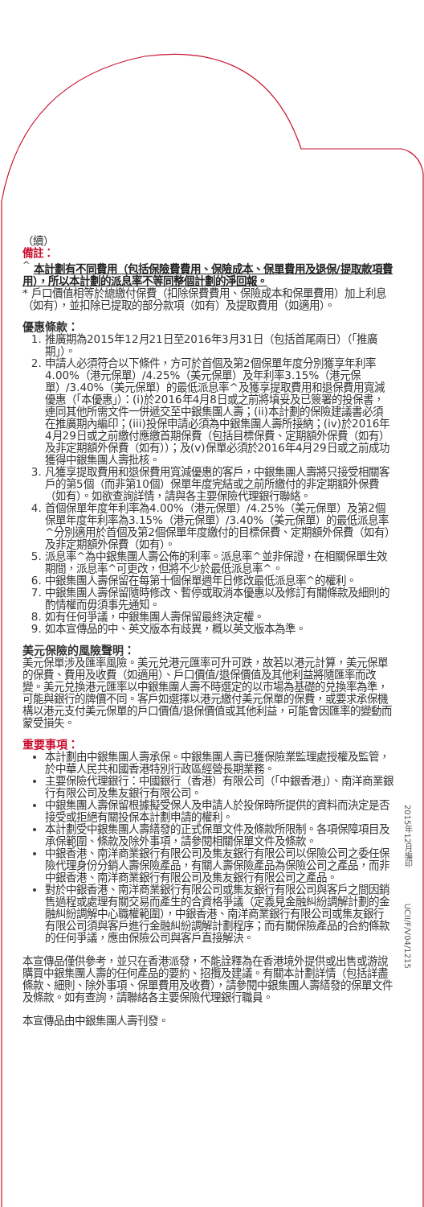（續）
備註：
<sup>^</sup> 本計劃有不同費用（包括保險費費用、保險成本、保單費用及退保/提取款項費用），所以本計劃的派息率不等同整個計劃的淨回報。
* 戶口價值相等於總繳付保費（扣除保費費用、保險成本和保單費用）加上利息（如有），並扣除已提取的部分款項（如有）及提取費用（如適用）。
優惠條款：
1. 推廣期為2015年12月21日至2016年3月31日（包括首尾兩日）（「推廣期」）。
2. 申請人必須符合以下條件，方可於首個及第2個保單年度分別獲享年利率4.00%（港元保單）/4.25%（美元保單）及年利率3.15%（港元保單）/3.40%（美元保單）的最低派息率^及獲享提取費用和退保費用寬減優惠（「本優惠」）：(i)於2016年4月8日或之前將填妥及已簽署的投保書，連同其他所需文件一併遞交至中銀集團人壽；(ii)本計劃的保險建議書必須在推廣期內編印；(iii)投保申請必須為中銀集團人壽所接納；(iv)於2016年4月29日或之前繳付應繳首期保費（包括目標保費、定期額外保費（如有）及非定期額外保費（如有））；及(v)保單必須於2016年4月29日或之前成功獲得中銀集團人壽批核。
3. 凡獲享提取費用和退保費用寬減優惠的客戶，中銀集團人壽將只接受相關客戶的第5個（而非第10個）保單年度完結或之前所繳付的非定期額外保費（如有）。如欲查詢詳情，請與各主要保險代理銀行聯絡。
4. 首個保單年度年利率為4.00%（港元保單）/4.25%（美元保單）及第2個保單年度年利率為3.15%（港元保單）/3.40%（美元保單）的最低派息率^分別適用於首個及第2個保單年度繳付的目標保費、定期額外保費（如有）及非定期額外保費（如有）。
5. 派息率^為中銀集團人壽公佈的利率。派息率^並非保證，在相關保單生效期間，派息率^可更改，但將不少於最低派息率^。
6. 中銀集團人壽保留在每第十個保單週年日修改最低派息率^的權利。
7. 中銀集團人壽保留隨時修改、暫停或取消本優惠以及修訂有關條款及細則的酌情權而毋須事先通知。
8. 如有任何爭議，中銀集團人壽保留最終決定權。
9. 如本宣傳品的中、英文版本有歧異，概以英文版本為準。
美元保險的風險聲明：
美元保單涉及匯率風險。美元兑港元匯率可升可跌，故若以港元計算，美元保單的保費、費用及收費（如適用）、戶口價值/退保價值及其他利益將隨匯率而改變。美元兑換港元匯率以中銀集團人壽不時選定的以市場為基礎的兑換率為準，可能與銀行的牌價不同。客戶如選擇以港元繳付美元保單的保費，或要求承保機構以港元支付美元保單的戶口價值/退保價值或其他利益，可能會因匯率的變動而蒙受損失。
重要事項：
本計劃由中銀集團人壽承保。中銀集團人壽已獲保險業監理處授權及監管，於中華人民共和國香港特別行政區經營長期業務。
主要保險代理銀行：中國銀行（香港）有限公司（「中銀香港」）、南洋商業銀行有限公司及集友銀行有限公司。
中銀集團人壽保留根據擬受保人及申請人於投保時所提供的資料而決定是否接受或拒絕有關投保本計劃申請的權利。
本計劃受中銀集團人壽繕發的正式保單文件及條款所限制。各項保障項目及承保範圍、條款及除外事項，請參閱相關保單文件及條款。
中銀香港、南洋商業銀行有限公司及集友銀行有限公司以保險公司之委任保險代理身份分銷人壽保險產品，有關人壽保險產品為保險公司之產品，而非中銀香港、南洋商業銀行有限公司及集友銀行有限公司之產品。
對於中銀香港、南洋商業銀行有限公司或集友銀行有限公司與客戶之間因銷售過程或處理有關交易而產生的合資格爭議（定義見金融糾紛調解計劃的金融糾紛調解中心職權範圍），中銀香港、南洋商業銀行有限公司或集友銀行有限公司須與客戶進行金融糾紛調解計劃程序；而有關保險產品的合約條款的任何爭議，應由保險公司與客戶直接解決。
本宣傳品僅供參考，並只在香港派發，不能詮釋為在香港境外提供或出售或游說購買中銀集團人壽的任何產品的要約、招攬及建議。有關本計劃詳情（包括詳盡條款、細則、除外事項、保單費用及收費），請參閱中銀集團人壽繕發的保單文件及條款。如有查詢，請聯絡各主要保險代理銀行職員。
本宣傳品由中銀集團人壽刊發。
2015年12月編印 UCII/F/V04/1215